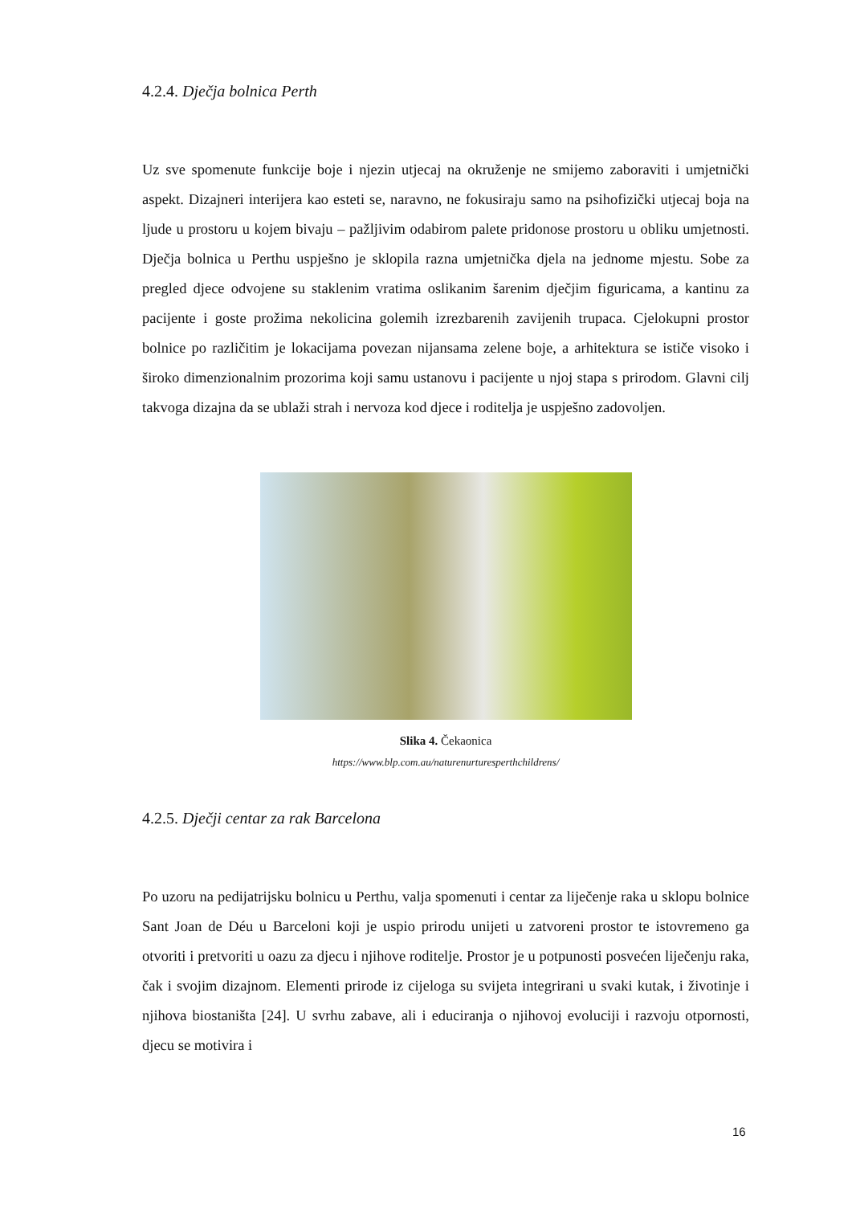4.2.4. Dječja bolnica Perth
Uz sve spomenute funkcije boje i njezin utjecaj na okruženje ne smijemo zaboraviti i umjetnički aspekt. Dizajneri interijera kao esteti se, naravno, ne fokusiraju samo na psihofizički utjecaj boja na ljude u prostoru u kojem bivaju – pažljivim odabirom palete pridonose prostoru u obliku umjetnosti. Dječja bolnica u Perthu uspješno je sklopila razna umjetnička djela na jednome mjestu. Sobe za pregled djece odvojene su staklenim vratima oslikanim šarenim dječjim figuricama, a kantinu za pacijente i goste prožima nekolicina golemih izrezbarenih zavijenih trupaca. Cjelokupni prostor bolnice po različitim je lokacijama povezan nijansama zelene boje, a arhitektura se ističe visoko i široko dimenzionalnim prozorima koji samu ustanovu i pacijente u njoj stapa s prirodom. Glavni cilj takvoga dizajna da se ublaži strah i nervoza kod djece i roditelja je uspješno zadovoljen.
Slika 4. Čekaonica
https://www.blp.com.au/naturenurturesperthchildrens/
4.2.5. Dječji centar za rak Barcelona
Po uzoru na pedijatrijsku bolnicu u Perthu, valja spomenuti i centar za liječenje raka u sklopu bolnice Sant Joan de Déu u Barceloni koji je uspio prirodu unijeti u zatvoreni prostor te istovremeno ga otvoriti i pretvoriti u oazu za djecu i njihove roditelje. Prostor je u potpunosti posvećen liječenju raka, čak i svojim dizajnom. Elementi prirode iz cijeloga su svijeta integrirani u svaki kutak, i životinje i njihova biostaništa [24]. U svrhu zabave, ali i educiranja o njihovoj evoluciji i razvoju otpornosti, djecu se motivira i
16